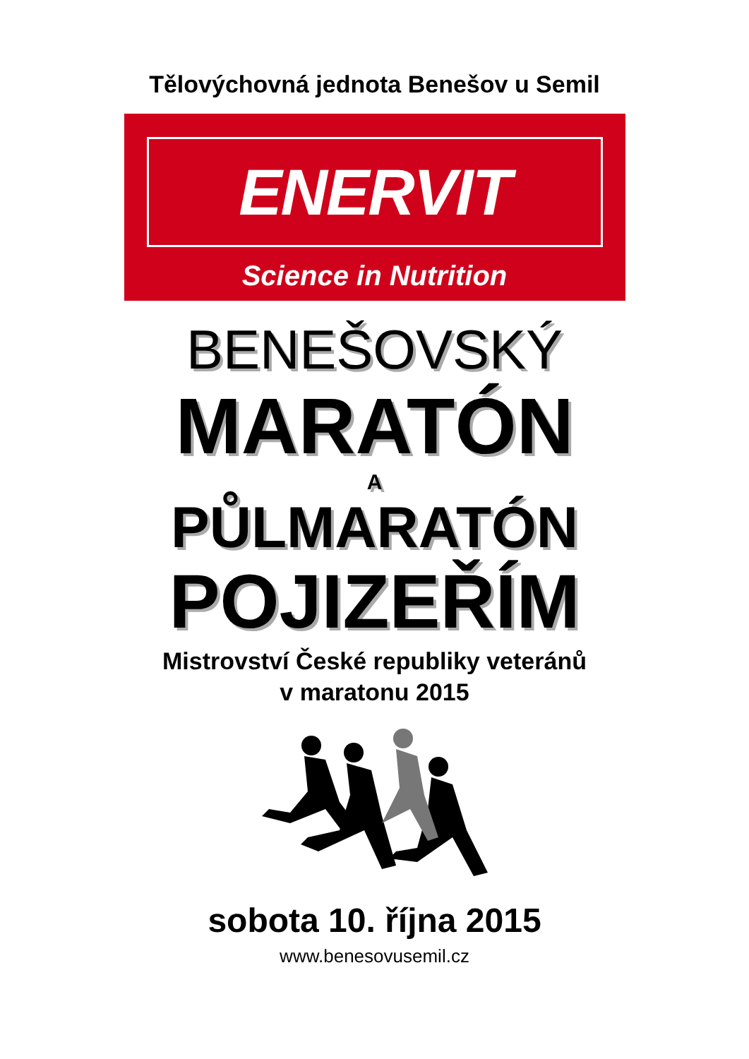Tělovýchovná jednota Benešov u Semil
ENERVIT
Science in Nutrition
BENEŠOVSKÝ
MARATÓN
A
PŮLMARATÓN
POJIZEŘÍM
Mistrovství České republiky veteránů
v maratonu 2015
sobota 10. října 2015
www.benesovusemil.cz